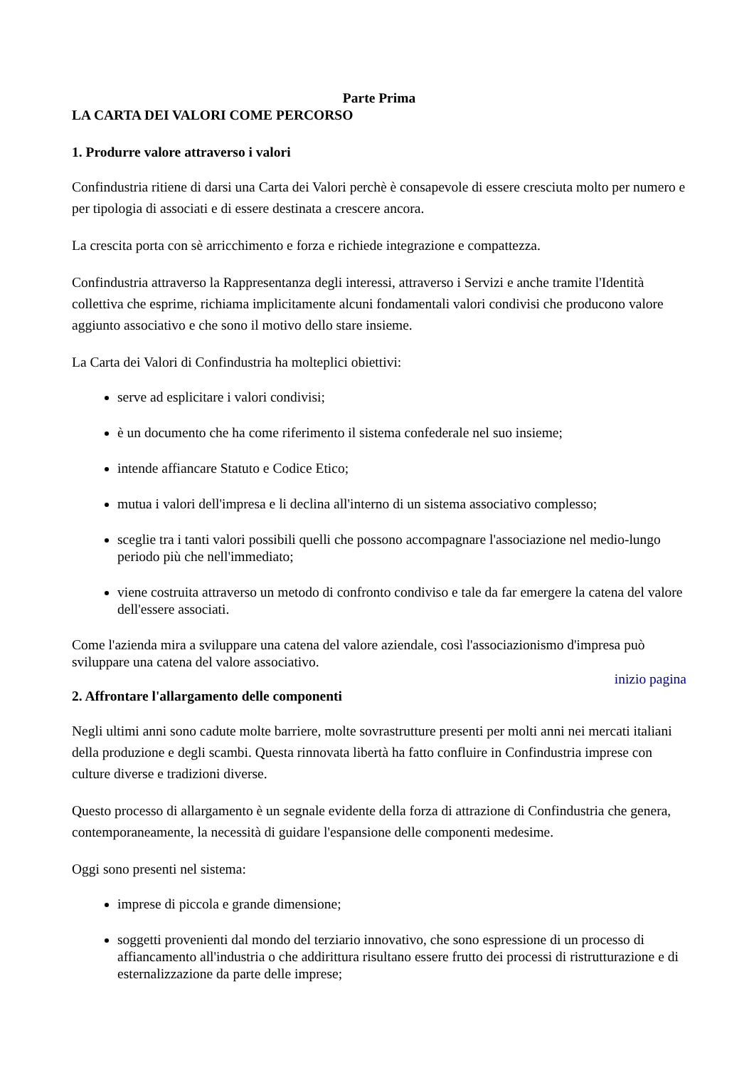Parte Prima
LA CARTA DEI VALORI COME PERCORSO
1. Produrre valore attraverso i valori
Confindustria ritiene di darsi una Carta dei Valori perchè è consapevole di essere cresciuta molto per numero e per tipologia di associati e di essere destinata a crescere ancora.
La crescita porta con sè arricchimento e forza e richiede integrazione e compattezza.
Confindustria attraverso la Rappresentanza degli interessi, attraverso i Servizi e anche tramite l'Identità collettiva che esprime, richiama implicitamente alcuni fondamentali valori condivisi che producono valore aggiunto associativo e che sono il motivo dello stare insieme.
La Carta dei Valori di Confindustria ha molteplici obiettivi:
serve ad esplicitare i valori condivisi;
è un documento che ha come riferimento il sistema confederale nel suo insieme;
intende affiancare Statuto e Codice Etico;
mutua i valori dell'impresa e li declina all'interno di un sistema associativo complesso;
sceglie tra i tanti valori possibili quelli che possono accompagnare l'associazione nel medio-lungo periodo più che nell'immediato;
viene costruita attraverso un metodo di confronto condiviso e tale da far emergere la catena del valore dell'essere associati.
Come l'azienda mira a sviluppare una catena del valore aziendale, così l'associazionismo d'impresa può sviluppare una catena del valore associativo.
inizio pagina
2. Affrontare l'allargamento delle componenti
Negli ultimi anni sono cadute molte barriere, molte sovrastrutture presenti per molti anni nei mercati italiani della produzione e degli scambi. Questa rinnovata libertà ha fatto confluire in Confindustria imprese con culture diverse e tradizioni diverse.
Questo processo di allargamento è un segnale evidente della forza di attrazione di Confindustria che genera, contemporaneamente, la necessità di guidare l'espansione delle componenti medesime.
Oggi sono presenti nel sistema:
imprese di piccola e grande dimensione;
soggetti provenienti dal mondo del terziario innovativo, che sono espressione di un processo di affiancamento all'industria o che addirittura risultano essere frutto dei processi di ristrutturazione e di esternalizzazione da parte delle imprese;